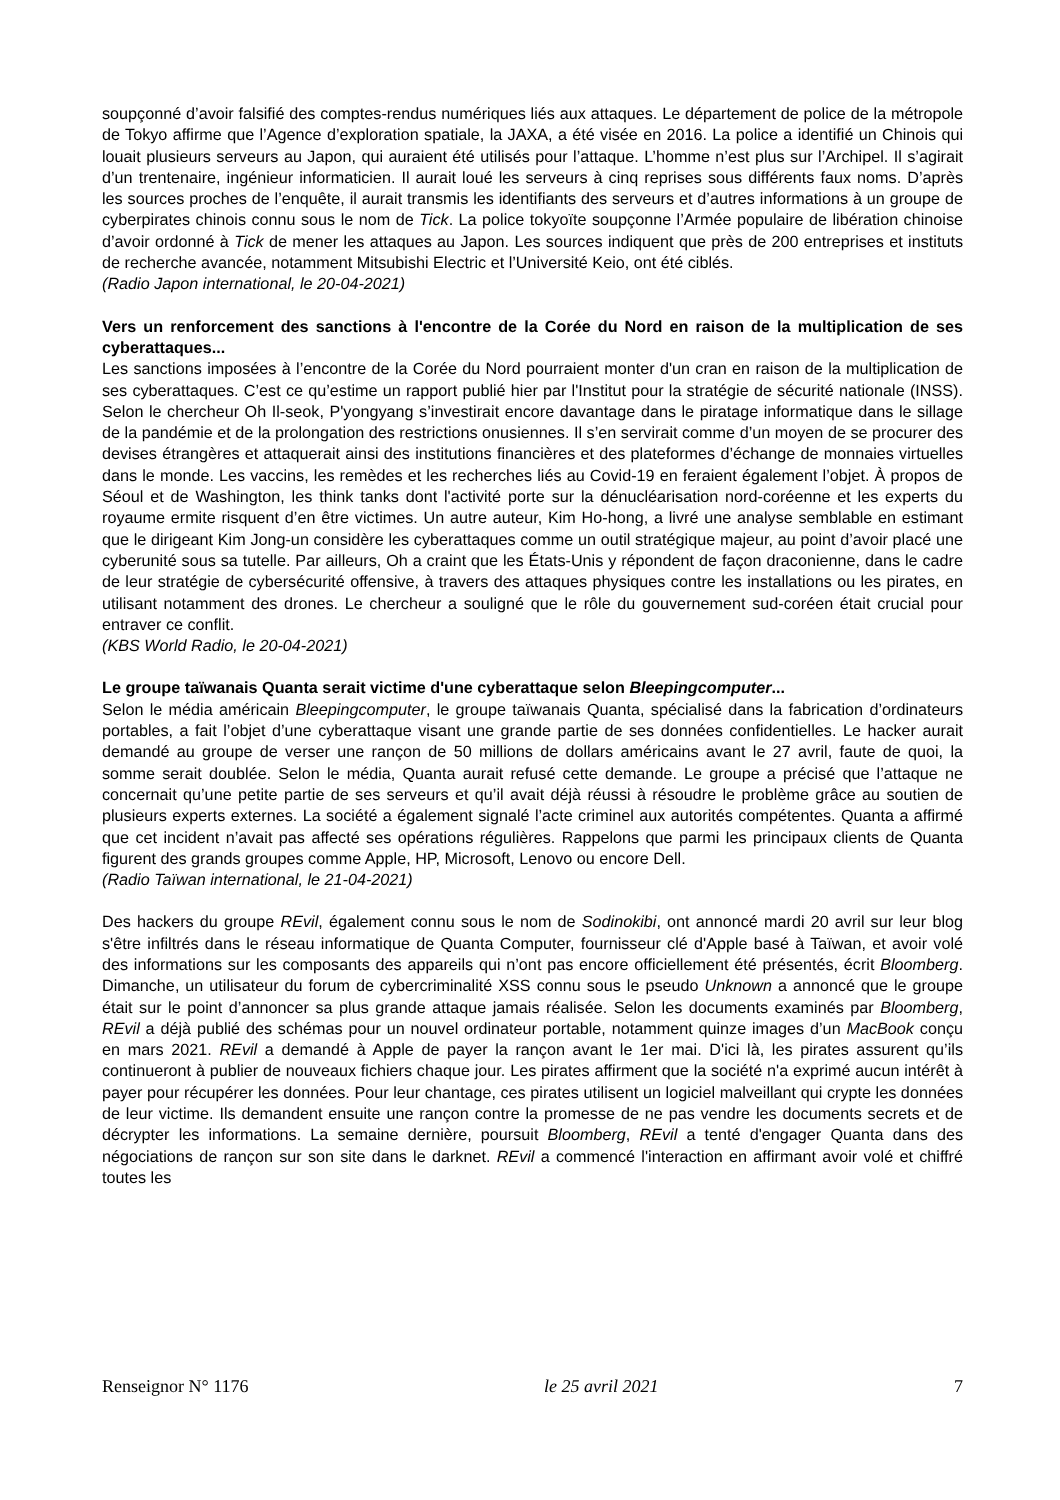soupçonné d’avoir falsifié des comptes-rendus numériques liés aux attaques. Le département de police de la métropole de Tokyo affirme que l’Agence d’exploration spatiale, la JAXA, a été visée en 2016. La police a identifié un Chinois qui louait plusieurs serveurs au Japon, qui auraient été utilisés pour l’attaque. L’homme n’est plus sur l’Archipel. Il s’agirait d’un trentenaire, ingénieur informaticien. Il aurait loué les serveurs à cinq reprises sous différents faux noms. D’après les sources proches de l’enquête, il aurait transmis les identifiants des serveurs et d’autres informations à un groupe de cyberpirates chinois connu sous le nom de Tick. La police tokyoïte soupçonne l’Armée populaire de libération chinoise d’avoir ordonné à Tick de mener les attaques au Japon. Les sources indiquent que près de 200 entreprises et instituts de recherche avancée, notamment Mitsubishi Electric et l’Université Keio, ont été ciblés.
(Radio Japon international, le 20-04-2021)
Vers un renforcement des sanctions à l'encontre de la Corée du Nord en raison de la multiplication de ses cyberattaques...
Les sanctions imposées à l’encontre de la Corée du Nord pourraient monter d'un cran en raison de la multiplication de ses cyberattaques. C’est ce qu’estime un rapport publié hier par l'Institut pour la stratégie de sécurité nationale (INSS). Selon le chercheur Oh Il-seok, P'yongyang s’investirait encore davantage dans le piratage informatique dans le sillage de la pandémie et de la prolongation des restrictions onusiennes. Il s’en servirait comme d’un moyen de se procurer des devises étrangères et attaquerait ainsi des institutions financières et des plateformes d’échange de monnaies virtuelles dans le monde. Les vaccins, les remèdes et les recherches liés au Covid-19 en feraient également l’objet. À propos de Séoul et de Washington, les think tanks dont l'activité porte sur la dénucléarisation nord-coréenne et les experts du royaume ermite risquent d’en être victimes. Un autre auteur, Kim Ho-hong, a livré une analyse semblable en estimant que le dirigeant Kim Jong-un considère les cyberattaques comme un outil stratégique majeur, au point d’avoir placé une cyberunité sous sa tutelle. Par ailleurs, Oh a craint que les États-Unis y répondent de façon draconienne, dans le cadre de leur stratégie de cybersécurité offensive, à travers des attaques physiques contre les installations ou les pirates, en utilisant notamment des drones. Le chercheur a souligné que le rôle du gouvernement sud-coréen était crucial pour entraver ce conflit.
(KBS World Radio, le 20-04-2021)
Le groupe taïwanais Quanta serait victime d'une cyberattaque selon Bleepingcomputer...
Selon le média américain Bleepingcomputer, le groupe taïwanais Quanta, spécialisé dans la fabrication d’ordinateurs portables, a fait l’objet d’une cyberattaque visant une grande partie de ses données confidentielles. Le hacker aurait demandé au groupe de verser une rançon de 50 millions de dollars américains avant le 27 avril, faute de quoi, la somme serait doublée. Selon le média, Quanta aurait refusé cette demande. Le groupe a précisé que l’attaque ne concernait qu’une petite partie de ses serveurs et qu’il avait déjà réussi à résoudre le problème grâce au soutien de plusieurs experts externes. La société a également signalé l’acte criminel aux autorités compétentes. Quanta a affirmé que cet incident n’avait pas affecté ses opérations régulières. Rappelons que parmi les principaux clients de Quanta figurent des grands groupes comme Apple, HP, Microsoft, Lenovo ou encore Dell.
(Radio Taïwan international, le 21-04-2021)
Des hackers du groupe REvil, également connu sous le nom de Sodinokibi, ont annoncé mardi 20 avril sur leur blog s'être infiltrés dans le réseau informatique de Quanta Computer, fournisseur clé d'Apple basé à Taïwan, et avoir volé des informations sur les composants des appareils qui n’ont pas encore officiellement été présentés, écrit Bloomberg. Dimanche, un utilisateur du forum de cybercriminalité XSS connu sous le pseudo Unknown a annoncé que le groupe était sur le point d’annoncer sa plus grande attaque jamais réalisée. Selon les documents examinés par Bloomberg, REvil a déjà publié des schémas pour un nouvel ordinateur portable, notamment quinze images d’un MacBook conçu en mars 2021. REvil a demandé à Apple de payer la rançon avant le 1er mai. D'ici là, les pirates assurent qu’ils continueront à publier de nouveaux fichiers chaque jour. Les pirates affirment que la société n'a exprimé aucun intérêt à payer pour récupérer les données. Pour leur chantage, ces pirates utilisent un logiciel malveillant qui crypte les données de leur victime. Ils demandent ensuite une rançon contre la promesse de ne pas vendre les documents secrets et de décrypter les informations. La semaine dernière, poursuit Bloomberg, REvil a tenté d'engager Quanta dans des négociations de rançon sur son site dans le darknet. REvil a commencé l'interaction en affirmant avoir volé et chiffré toutes les
Renseignor N° 1176 le 25 avril 2021 7